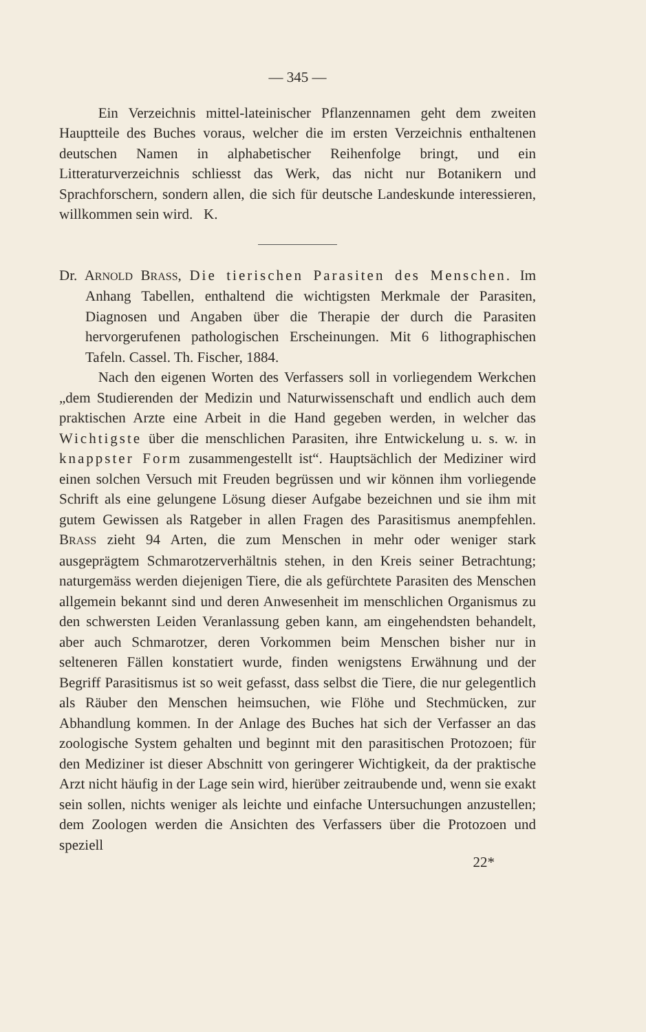— 345 —
Ein Verzeichnis mittel-lateinischer Pflanzennamen geht dem zweiten Hauptteile des Buches voraus, welcher die im ersten Verzeichnis enthaltenen deutschen Namen in alphabetischer Reihenfolge bringt, und ein Litteraturverzeichnis schliesst das Werk, das nicht nur Botanikern und Sprachforschern, sondern allen, die sich für deutsche Landeskunde interessieren, willkommen sein wird. K.
Dr. ARNOLD BRASS, Die tierischen Parasiten des Menschen. Im Anhang Tabellen, enthaltend die wichtigsten Merkmale der Parasiten, Diagnosen und Angaben über die Therapie der durch die Parasiten hervorgerufenen pathologischen Erscheinungen. Mit 6 lithographischen Tafeln. Cassel. Th. Fischer, 1884.
Nach den eigenen Worten des Verfassers soll in vorliegendem Werkchen „dem Studierenden der Medizin und Naturwissenschaft und endlich auch dem praktischen Arzte eine Arbeit in die Hand gegeben werden, in welcher das Wichtigste über die menschlichen Parasiten, ihre Entwickelung u. s. w. in knappster Form zusammengestellt ist“. Hauptsächlich der Mediziner wird einen solchen Versuch mit Freuden begrüssen und wir können ihm vorliegende Schrift als eine gelungene Lösung dieser Aufgabe bezeichnen und sie ihm mit gutem Gewissen als Ratgeber in allen Fragen des Parasitismus anempfehlen. BRASS zieht 94 Arten, die zum Menschen in mehr oder weniger stark ausgeprägtem Schmarotzerverhältnis stehen, in den Kreis seiner Betrachtung; naturgemäss werden diejenigen Tiere, die als gefürchtete Parasiten des Menschen allgemein bekannt sind und deren Anwesenheit im menschlichen Organismus zu den schwersten Leiden Veranlassung geben kann, am eingehendsten behandelt, aber auch Schmarotzer, deren Vorkommen beim Menschen bisher nur in selteneren Fällen konstatiert wurde, finden wenigstens Erwähnung und der Begriff Parasitismus ist so weit gefasst, dass selbst die Tiere, die nur gelegentlich als Räuber den Menschen heimsuchen, wie Flöhe und Stechmücken, zur Abhandlung kommen. In der Anlage des Buches hat sich der Verfasser an das zoologische System gehalten und beginnt mit den parasitischen Protozoen; für den Mediziner ist dieser Abschnitt von geringerer Wichtigkeit, da der praktische Arzt nicht häufig in der Lage sein wird, hierüber zeitraubende und, wenn sie exakt sein sollen, nichts weniger als leichte und einfache Untersuchungen anzustellen; dem Zoologen werden die Ansichten des Verfassers über die Protozoen und speziell
22*